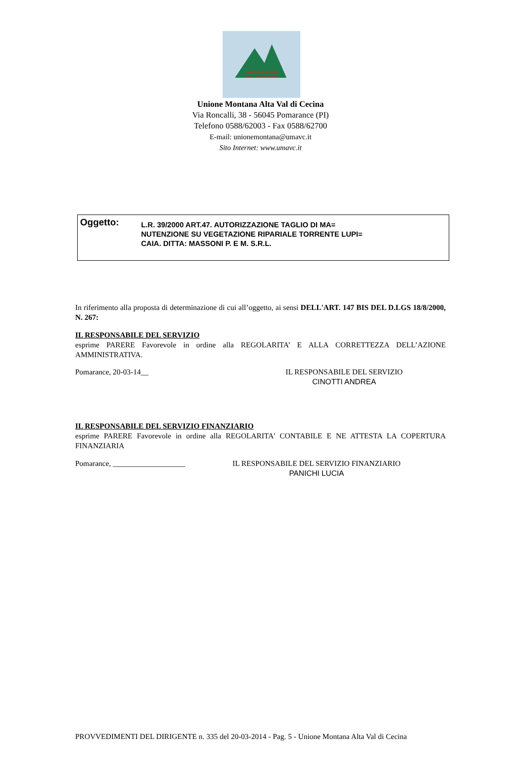UNIONE MONTANA
ALTA VALDICECINA
Unione Montana Alta Val di Cecina
Via Roncalli, 38 - 56045 Pomarance (PI)
Telefono 0588/62003 - Fax 0588/62700
E-mail: unionemontana@umavc.it
Sito Internet: www.umavc.it
Oggetto:
L.R. 39/2000 ART.47. AUTORIZZAZIONE TAGLIO DI MA=
NUTENZIONE SU VEGETAZIONE RIPARIALE TORRENTE LUPI=
CAIA. DITTA: MASSONI P. E M. S.R.L.
In riferimento alla proposta di determinazione di cui all’oggetto, ai sensi DELL'ART. 147 BIS DEL D.LGS 18/8/2000, N. 267:
IL RESPONSABILE DEL SERVIZIO
esprime PARERE Favorevole in ordine alla REGOLARITA’ E ALLA CORRETTEZZA DELL’AZIONE AMMINISTRATIVA.
Pomarance, 20-03-14__ IL RESPONSABILE DEL SERVIZIO
CINOTTI ANDREA
IL RESPONSABILE DEL SERVIZIO FINANZIARIO
esprime PARERE Favorevole in ordine alla REGOLARITA' CONTABILE E NE ATTESTA LA COPERTURA FINANZIARIA
Pomarance, ___________________ IL RESPONSABILE DEL SERVIZIO FINANZIARIO
PANICHI LUCIA
PROVVEDIMENTI DEL DIRIGENTE n. 335 del 20-03-2014 - Pag. 5 - Unione Montana Alta Val di Cecina